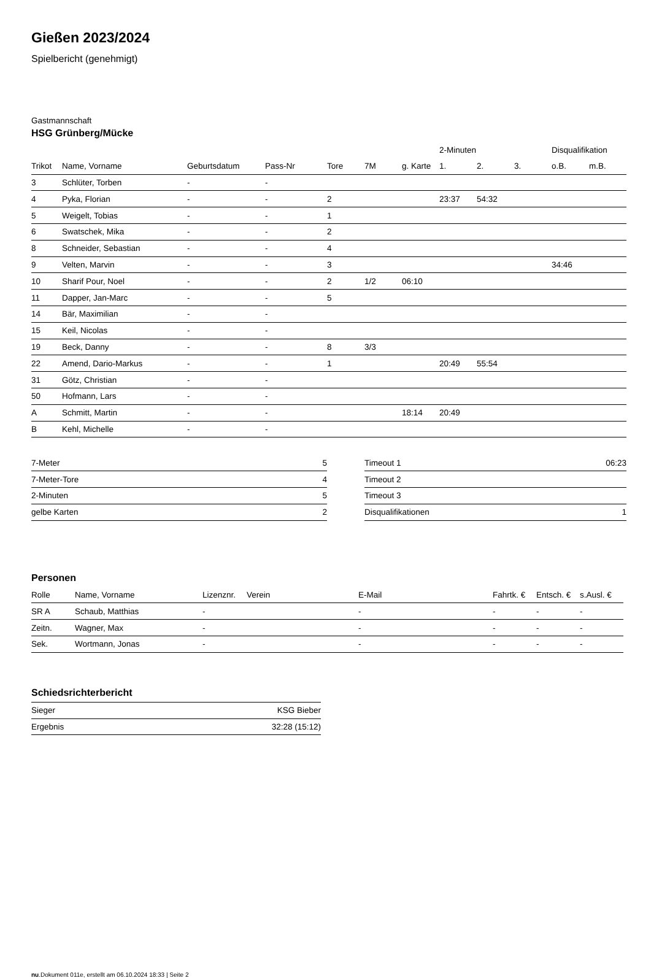Gießen 2023/2024
Spielbericht (genehmigt)
Gastmannschaft
HSG Grünberg/Mücke
| | | | | | | | 2-Minuten | | | Disqualifikation | |
| --- | --- | --- | --- | --- | --- | --- | --- | --- | --- | --- | --- |
| Trikot | Name, Vorname | Geburtsdatum | Pass-Nr | Tore | 7M | g. Karte | 1. | 2. | 3. | o.B. | m.B. |
| 3 | Schlüter, Torben | - | - | | | | | | | | |
| 4 | Pyka, Florian | - | - | 2 | | | 23:37 | 54:32 | | | |
| 5 | Weigelt, Tobias | - | - | 1 | | | | | | | |
| 6 | Swatschek, Mika | - | - | 2 | | | | | | | |
| 8 | Schneider, Sebastian | - | - | 4 | | | | | | | |
| 9 | Velten, Marvin | - | - | 3 | | | | | | 34:46 | |
| 10 | Sharif Pour, Noel | - | - | 2 | 1/2 | 06:10 | | | | | |
| 11 | Dapper, Jan-Marc | - | - | 5 | | | | | | | |
| 14 | Bär, Maximilian | - | - | | | | | | | | |
| 15 | Keil, Nicolas | - | - | | | | | | | | |
| 19 | Beck, Danny | - | - | 8 | 3/3 | | | | | | |
| 22 | Amend, Dario-Markus | - | - | 1 | | | 20:49 | 55:54 | | | |
| 31 | Götz, Christian | - | - | | | | | | | | |
| 50 | Hofmann, Lars | - | - | | | | | | | | |
| A | Schmitt, Martin | - | - | | | 18:14 | 20:49 | | | | |
| B | Kehl, Michelle | - | - | | | | | | | | |
| 7-Meter | 5 |
| 7-Meter-Tore | 4 |
| 2-Minuten | 5 |
| gelbe Karten | 2 |
| Timeout 1 | 06:23 |
| Timeout 2 | |
| Timeout 3 | |
| Disqualifikationen | 1 |
Personen
| Rolle | Name, Vorname | Lizenznr. | Verein | E-Mail | Fahrtk. € | Entsch. € | s.Ausl. € |
| --- | --- | --- | --- | --- | --- | --- | --- |
| SR A | Schaub, Matthias | - | | - | - | - | - |
| Zeitn. | Wagner, Max | - | | - | - | - | - |
| Sek. | Wortmann, Jonas | - | | - | - | - | - |
Schiedsrichterbericht
| Sieger | KSG Bieber |
| Ergebnis | 32:28 (15:12) |
nu.Dokument 011e, erstellt am 06.10.2024 18:33 | Seite 2